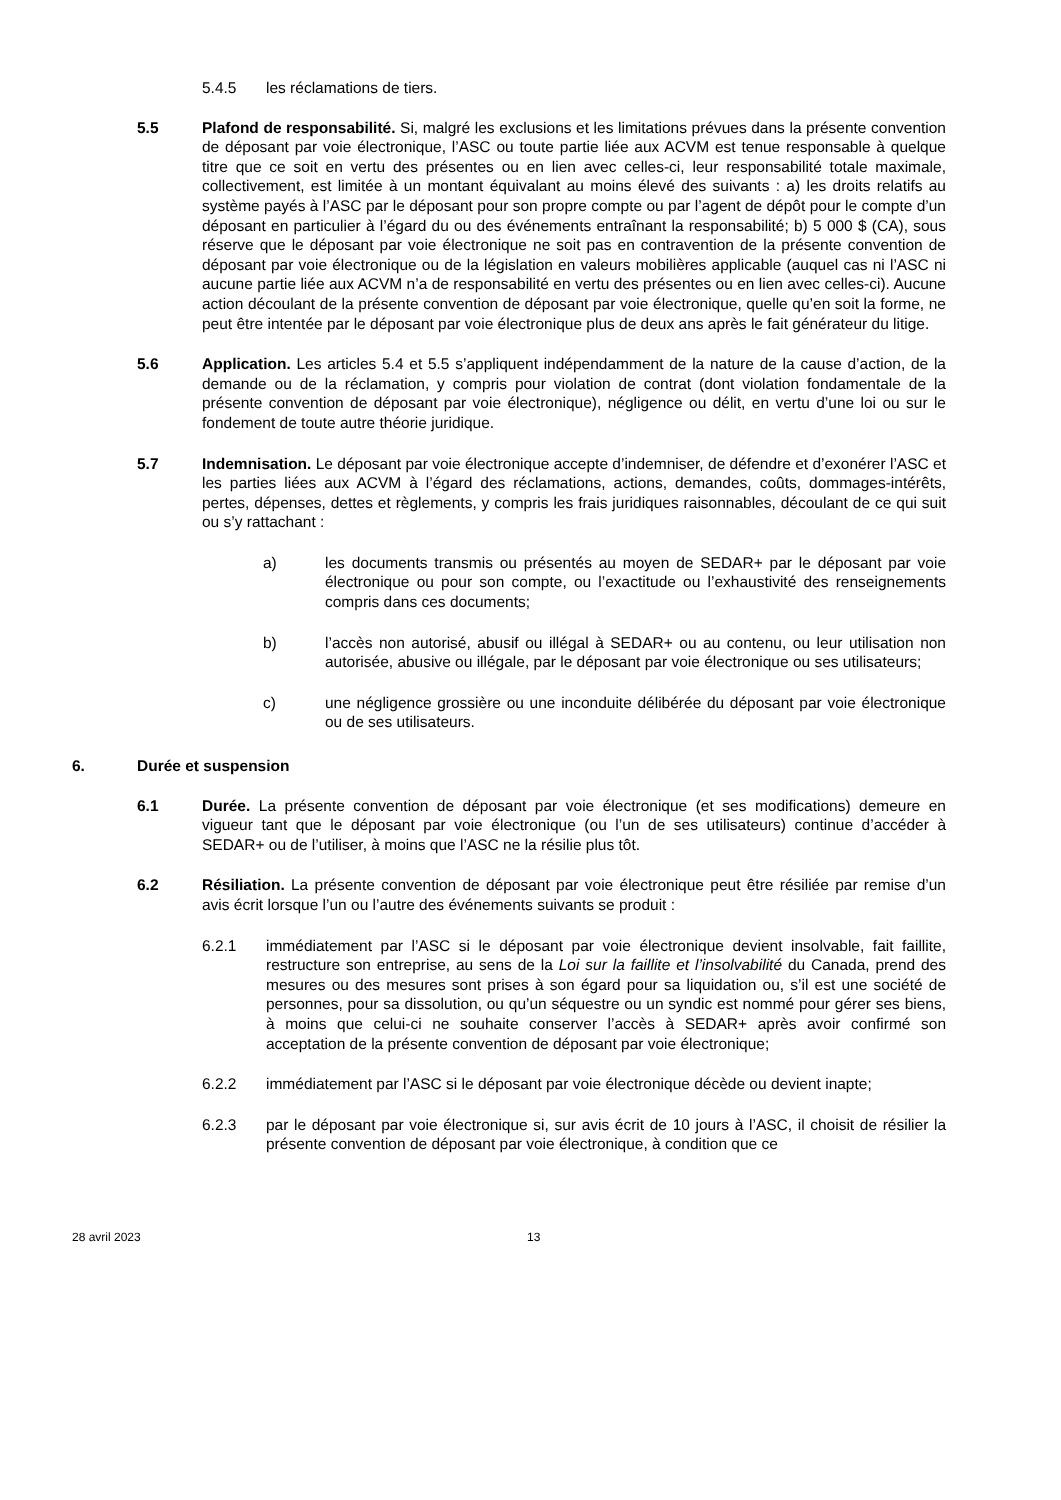5.4.5 les réclamations de tiers.
5.5 Plafond de responsabilité. Si, malgré les exclusions et les limitations prévues dans la présente convention de déposant par voie électronique, l’ASC ou toute partie liée aux ACVM est tenue responsable à quelque titre que ce soit en vertu des présentes ou en lien avec celles-ci, leur responsabilité totale maximale, collectivement, est limitée à un montant équivalant au moins élevé des suivants : a) les droits relatifs au système payés à l’ASC par le déposant pour son propre compte ou par l’agent de dépôt pour le compte d’un déposant en particulier à l’égard du ou des événements entraînant la responsabilité; b) 5 000 $ (CA), sous réserve que le déposant par voie électronique ne soit pas en contravention de la présente convention de déposant par voie électronique ou de la législation en valeurs mobilières applicable (auquel cas ni l’ASC ni aucune partie liée aux ACVM n’a de responsabilité en vertu des présentes ou en lien avec celles-ci). Aucune action découlant de la présente convention de déposant par voie électronique, quelle qu’en soit la forme, ne peut être intentée par le déposant par voie électronique plus de deux ans après le fait générateur du litige.
5.6 Application. Les articles 5.4 et 5.5 s’appliquent indépendamment de la nature de la cause d’action, de la demande ou de la réclamation, y compris pour violation de contrat (dont violation fondamentale de la présente convention de déposant par voie électronique), négligence ou délit, en vertu d’une loi ou sur le fondement de toute autre théorie juridique.
5.7 Indemnisation. Le déposant par voie électronique accepte d’indemniser, de défendre et d’exonérer l’ASC et les parties liées aux ACVM à l’égard des réclamations, actions, demandes, coûts, dommages-intérêts, pertes, dépenses, dettes et règlements, y compris les frais juridiques raisonnables, découlant de ce qui suit ou s’y rattachant :
a) les documents transmis ou présentés au moyen de SEDAR+ par le déposant par voie électronique ou pour son compte, ou l’exactitude ou l’exhaustivité des renseignements compris dans ces documents;
b) l’accès non autorisé, abusif ou illégal à SEDAR+ ou au contenu, ou leur utilisation non autorisée, abusive ou illégale, par le déposant par voie électronique ou ses utilisateurs;
c) une négligence grossière ou une inconduite délibérée du déposant par voie électronique ou de ses utilisateurs.
6. Durée et suspension
6.1 Durée. La présente convention de déposant par voie électronique (et ses modifications) demeure en vigueur tant que le déposant par voie électronique (ou l’un de ses utilisateurs) continue d’accéder à SEDAR+ ou de l’utiliser, à moins que l’ASC ne la résilie plus tôt.
6.2 Résiliation. La présente convention de déposant par voie électronique peut être résiliée par remise d’un avis écrit lorsque l’un ou l’autre des événements suivants se produit :
6.2.1 immédiatement par l’ASC si le déposant par voie électronique devient insolvable, fait faillite, restructure son entreprise, au sens de la Loi sur la faillite et l’insolvabilité du Canada, prend des mesures ou des mesures sont prises à son égard pour sa liquidation ou, s’il est une société de personnes, pour sa dissolution, ou qu’un séquestre ou un syndic est nommé pour gérer ses biens, à moins que celui-ci ne souhaite conserver l’accès à SEDAR+ après avoir confirmé son acceptation de la présente convention de déposant par voie électronique;
6.2.2 immédiatement par l’ASC si le déposant par voie électronique décède ou devient inapte;
6.2.3 par le déposant par voie électronique si, sur avis écrit de 10 jours à l’ASC, il choisit de résilier la présente convention de déposant par voie électronique, à condition que ce
28 avril 2023 13